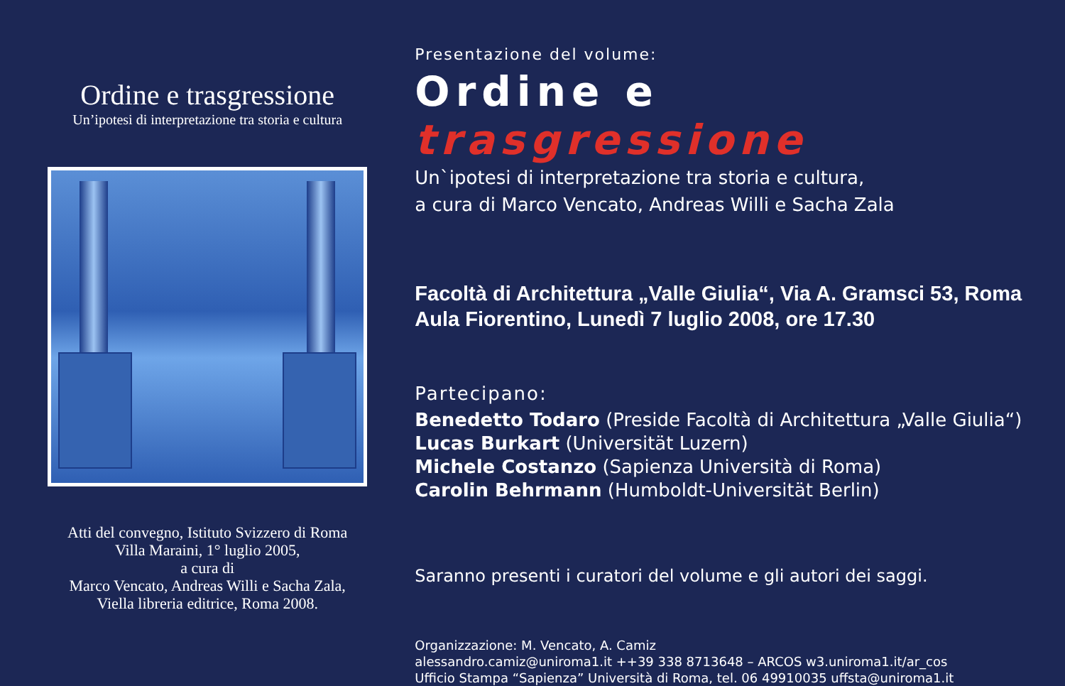Ordine e trasgressione
Un’ipotesi di interpretazione tra storia e cultura
Atti del convegno, Istituto Svizzero di Roma
Villa Maraini, 1° luglio 2005,
a cura di
Marco Vencato, Andreas Willi e Sacha Zala,
Viella libreria editrice, Roma 2008.
Presentazione del volume:
Ordine e trasgressione
Un`ipotesi di interpretazione tra storia e cultura,
a cura di Marco Vencato, Andreas Willi e Sacha Zala
Facoltà di Architettura „Valle Giulia“, Via A. Gramsci 53, Roma
Aula Fiorentino, Lunedì 7 luglio 2008, ore 17.30
Partecipano:
Benedetto Todaro (Preside Facoltà di Architettura „Valle Giulia“)
Lucas Burkart (Universität Luzern)
Michele Costanzo (Sapienza Università di Roma)
Carolin Behrmann (Humboldt-Universität Berlin)
Saranno presenti i curatori del volume e gli autori dei saggi.
Organizzazione: M. Vencato, A. Camiz
alessandro.camiz@uniroma1.it ++39 338 8713648 – ARCOS w3.uniroma1.it/ar_cos
Ufficio Stampa “Sapienza” Università di Roma, tel. 06 49910035 uffsta@uniroma1.it